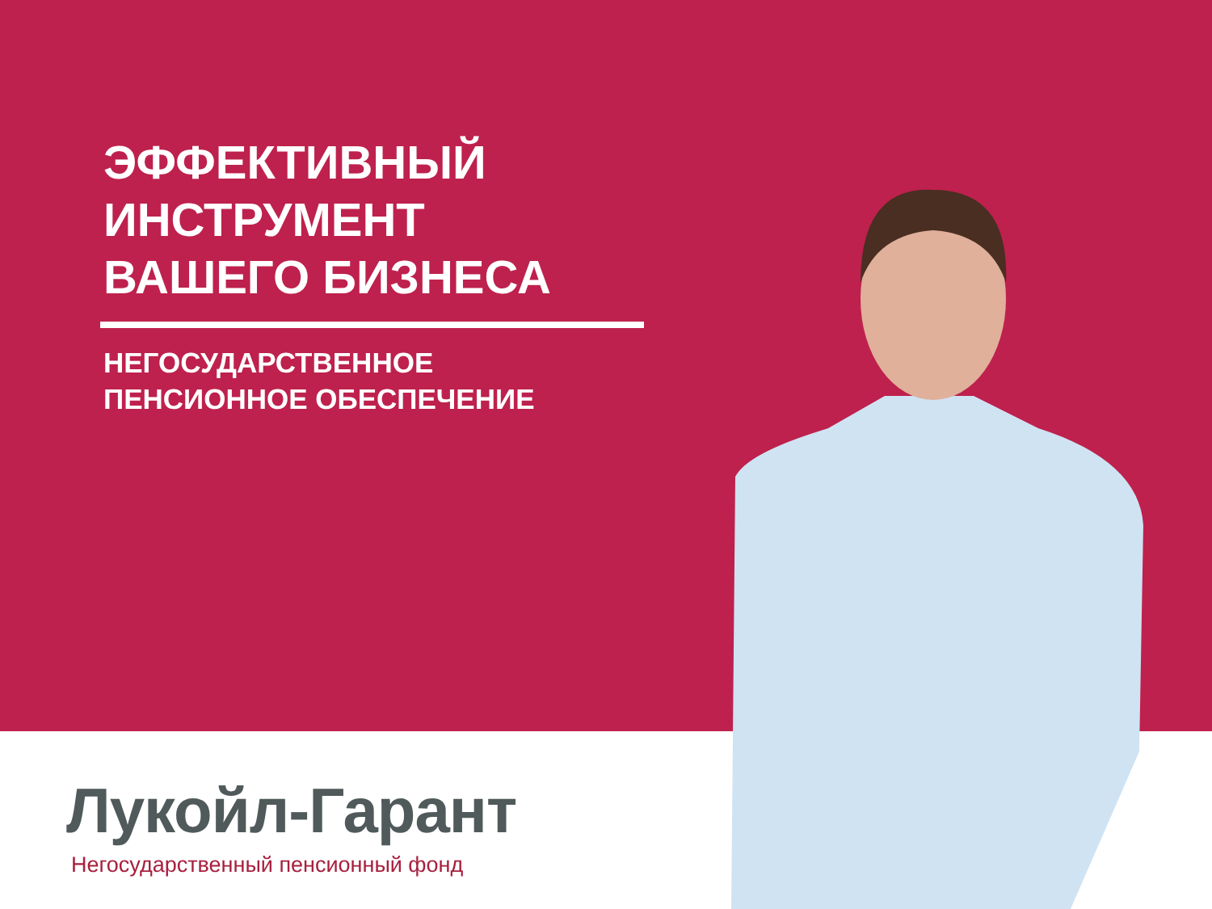ЭФФЕКТИВНЫЙ
ИНСТРУМЕНТ
ВАШЕГО БИЗНЕСА
НЕГОСУДАРСТВЕННОЕ
ПЕНСИОННОЕ ОБЕСПЕЧЕНИЕ
Лукойл-Гарант
Негосударственный пенсионный фонд